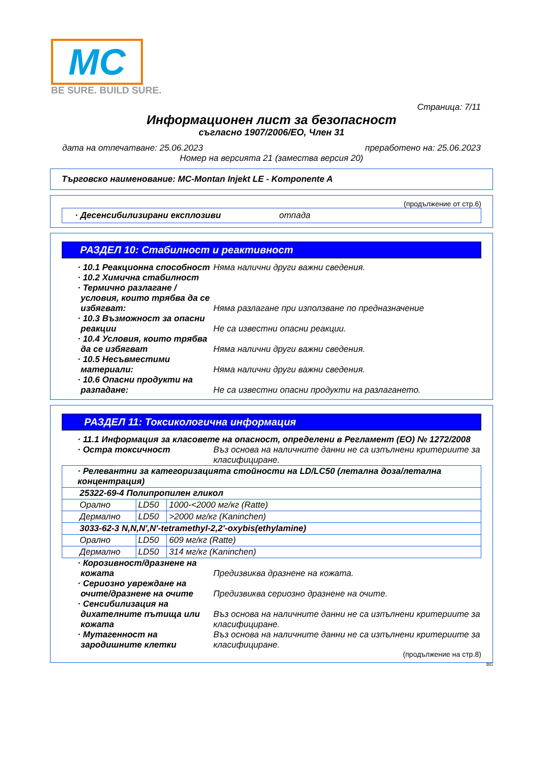MC
BE SURE. BUILD SURE.
Страница: 7/11
Информационен лист за безопасност
съгласно 1907/2006/ЕО, Член 31
дата на отпечатване: 25.06.2023 преработено на: 25.06.2023
Номер на версията 21 (замества версия 20)
Търговско наименование: MC-Montan Injekt LE - Komponente A
(продължение от стр.6)
· Десенсибилизирани експлозиви отпада
РАЗДЕЛ 10: Стабилност и реактивност
· 10.1 Реакционна способност
Няма налични други важни сведения.
· 10.2 Химична стабилност
· Термично разлагане / условия, които трябва да се избягват:
Няма разлагане при използване по предназначение
· 10.3 Възможност за опасни реакции
Не са известни опасни реакции.
· 10.4 Условия, които трябва да се избягват
Няма налични други важни сведения.
· 10.5 Несъвместими материали:
Няма налични други важни сведения.
· 10.6 Опасни продукти на разпадане:
Не са известни опасни продукти на разлагането.
* РАЗДЕЛ 11: Токсикологична информация
· 11.1 Информация за класовете на опасност, определени в Регламент (ЕО) № 1272/2008
· Остра токсичност Въз основа на наличните данни не са изпълнени критериите за класифициране.
| · Релевантни за категоризацията стойности на LD/LC50 (летална доза/летална концентрация) | | |
| 25322-69-4 Полипропилен гликол | | |
| Орално | LD50 | 1000-<2000 мг/кг (Ratte) |
| Дермално | LD50 | >2000 мг/кг (Kaninchen) |
| 3033-62-3 N,N,N',N'-tetramethyl-2,2'-oxybis(ethylamine) | | |
| Орално | LD50 | 609 мг/кг (Ratte) |
| Дермално | LD50 | 314 мг/кг (Kaninchen) |
· Корозивност/дразнене на кожата
Предизвиква дразнене на кожата.
· Сериозно увреждане на очите/дразнене на очите
Предизвиква сериозно дразнене на очите.
· Сенсибилизация на дихателните пътища или кожата
Въз основа на наличните данни не са изпълнени критериите за класифициране.
· Мутагенност на зародишните клетки
Въз основа на наличните данни не са изпълнени критериите за класифициране.
(продължение на стр.8)
BG